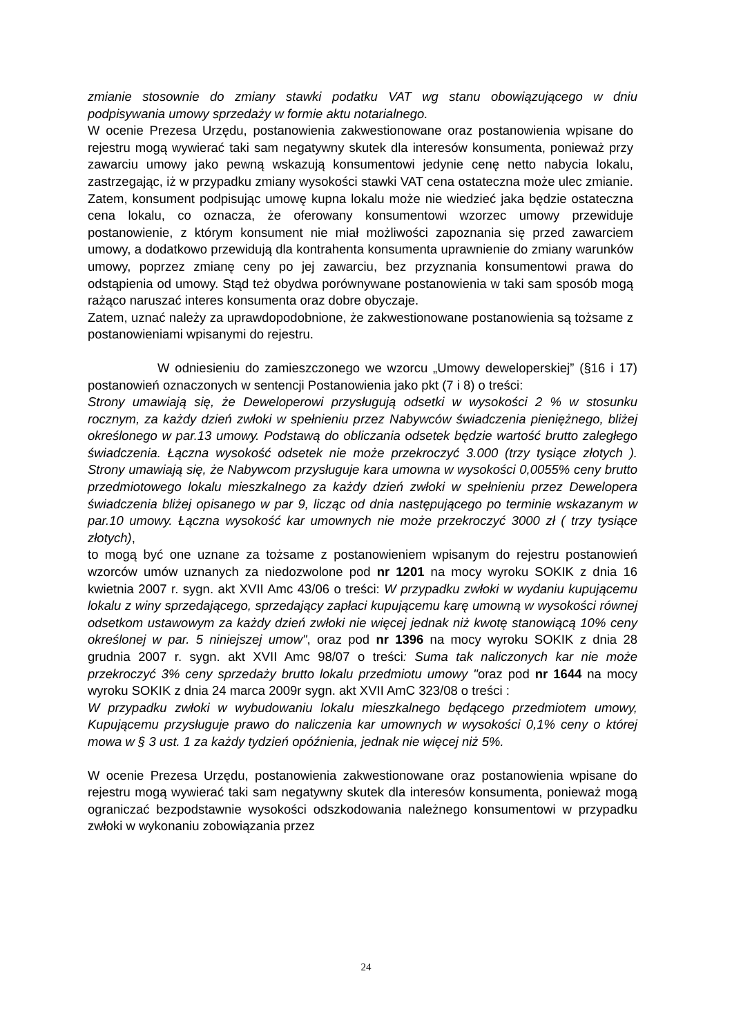zmianie stosownie do zmiany stawki podatku VAT wg stanu obowiązującego w dniu podpisywania umowy sprzedaży w formie aktu notarialnego.
W ocenie Prezesa Urzędu, postanowienia zakwestionowane oraz postanowienia wpisane do rejestru mogą wywierać taki sam negatywny skutek dla interesów konsumenta, ponieważ przy zawarciu umowy jako pewną wskazują konsumentowi jedynie cenę netto nabycia lokalu, zastrzegając, iż w przypadku zmiany wysokości stawki VAT cena ostateczna może ulec zmianie. Zatem, konsument podpisując umowę kupna lokalu może nie wiedzieć jaka będzie ostateczna cena lokalu, co oznacza, że oferowany konsumentowi wzorzec umowy przewiduje postanowienie, z którym konsument nie miał możliwości zapoznania się przed zawarciem umowy, a dodatkowo przewidują dla kontrahenta konsumenta uprawnienie do zmiany warunków umowy, poprzez zmianę ceny po jej zawarciu, bez przyznania konsumentowi prawa do odstąpienia od umowy. Stąd też obydwa porównywane postanowienia w taki sam sposób mogą rażąco naruszać interes konsumenta oraz dobre obyczaje.
Zatem, uznać należy za uprawdopodobnione, że zakwestionowane postanowienia są tożsame z postanowieniami wpisanymi do rejestru.
W odniesieniu do zamieszczonego we wzorcu „Umowy deweloperskiej” (§16 i 17) postanowień oznaczonych w sentencji Postanowienia jako pkt (7 i 8) o treści:
Strony umawiają się, że Deweloperowi przysługują odsetki w wysokości 2 % w stosunku rocznym, za każdy dzień zwłoki w spełnieniu przez Nabywców świadczenia pieniężnego, bliżej określonego w par.13 umowy. Podstawą do obliczania odsetek będzie wartość brutto zaległego świadczenia. Łączna wysokość odsetek nie może przekroczyć 3.000 (trzy tysiące złotych ). Strony umawiają się, że Nabywcom przysługuje kara umowna w wysokości 0,0055% ceny brutto przedmiotowego lokalu mieszkalnego za każdy dzień zwłoki w spełnieniu przez Dewelopera świadczenia bliżej opisanego w par 9, licząc od dnia następującego po terminie wskazanym w par.10 umowy. Łączna wysokość kar umownych nie może przekroczyć 3000 zł ( trzy tysiące złotych),
to mogą być one uznane za tożsame z postanowieniem wpisanym do rejestru postanowień wzorców umów uznanych za niedozwolone pod nr 1201 na mocy wyroku SOKIK z dnia 16 kwietnia 2007 r. sygn. akt XVII Amc 43/06 o treści: W przypadku zwłoki w wydaniu kupującemu lokalu z winy sprzedającego, sprzedający zapłaci kupującemu karę umowną w wysokości równej odsetkom ustawowym za każdy dzień zwłoki nie więcej jednak niż kwotę stanowiącą 10% ceny określonej w par. 5 niniejszej umow", oraz pod nr 1396 na mocy wyroku SOKIK z dnia 28 grudnia 2007 r. sygn. akt XVII Amc 98/07 o treści: Suma tak naliczonych kar nie może przekroczyć 3% ceny sprzedaży brutto lokalu przedmiotu umowy "oraz pod nr 1644 na mocy wyroku SOKIK z dnia 24 marca 2009r sygn. akt XVII AmC 323/08 o treści :
W przypadku zwłoki w wybudowaniu lokalu mieszkalnego będącego przedmiotem umowy, Kupującemu przysługuje prawo do naliczenia kar umownych w wysokości 0,1% ceny o której mowa w § 3 ust. 1 za każdy tydzień opóźnienia, jednak nie więcej niż 5%.
W ocenie Prezesa Urzędu, postanowienia zakwestionowane oraz postanowienia wpisane do rejestru mogą wywierać taki sam negatywny skutek dla interesów konsumenta, ponieważ mogą ograniczać bezpodstawnie wysokości odszkodowania należnego konsumentowi w przypadku zwłoki w wykonaniu zobowiązania przez
24